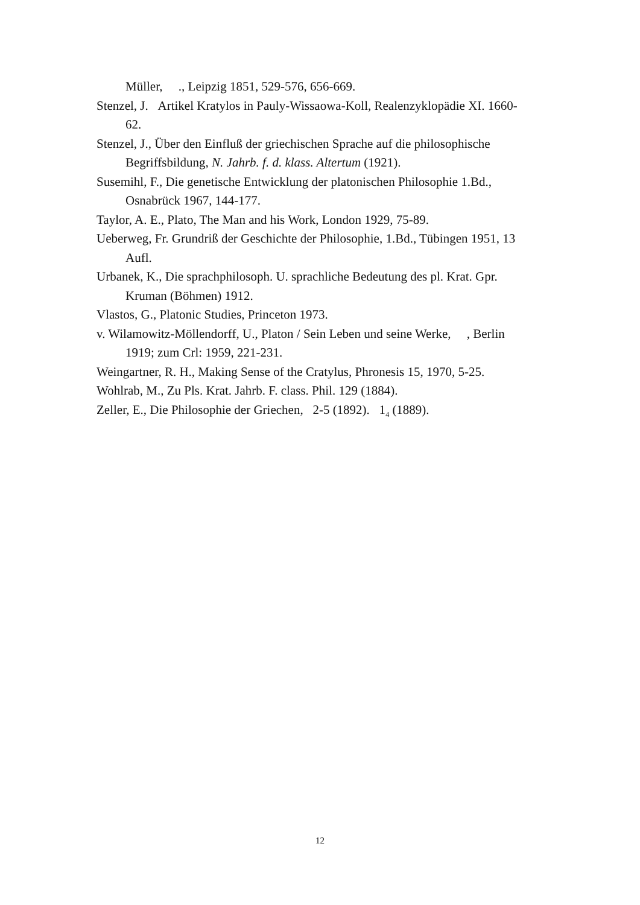Müller, ., Leipzig 1851, 529-576, 656-669.
Stenzel, J. Artikel Kratylos in Pauly-Wissaowa-Koll, Realenzyklopädie XI. 1660-62.
Stenzel, J., Über den Einfluß der griechischen Sprache auf die philosophische Begriffsbildung, N. Jahrb. f. d. klass. Altertum (1921).
Susemihl, F., Die genetische Entwicklung der platonischen Philosophie 1.Bd., Osnabrück 1967, 144-177.
Taylor, A. E., Plato, The Man and his Work, London 1929, 75-89.
Ueberweg, Fr. Grundriß der Geschichte der Philosophie, 1.Bd., Tübingen 1951, 13 Aufl.
Urbanek, K., Die sprachphilosoph. U. sprachliche Bedeutung des pl. Krat. Gpr. Kruman (Böhmen) 1912.
Vlastos, G., Platonic Studies, Princeton 1973.
v. Wilamowitz-Möllendorff, U., Platon / Sein Leben und seine Werke, , Berlin 1919; zum Crl: 1959, 221-231.
Weingartner, R. H., Making Sense of the Cratylus, Phronesis 15, 1970, 5-25.
Wohlrab, M., Zu Pls. Krat. Jahrb. F. class. Phil. 129 (1884).
Zeller, E., Die Philosophie der Griechen, 2-5 (1892). 1<sub>4</sub> (1889).
12